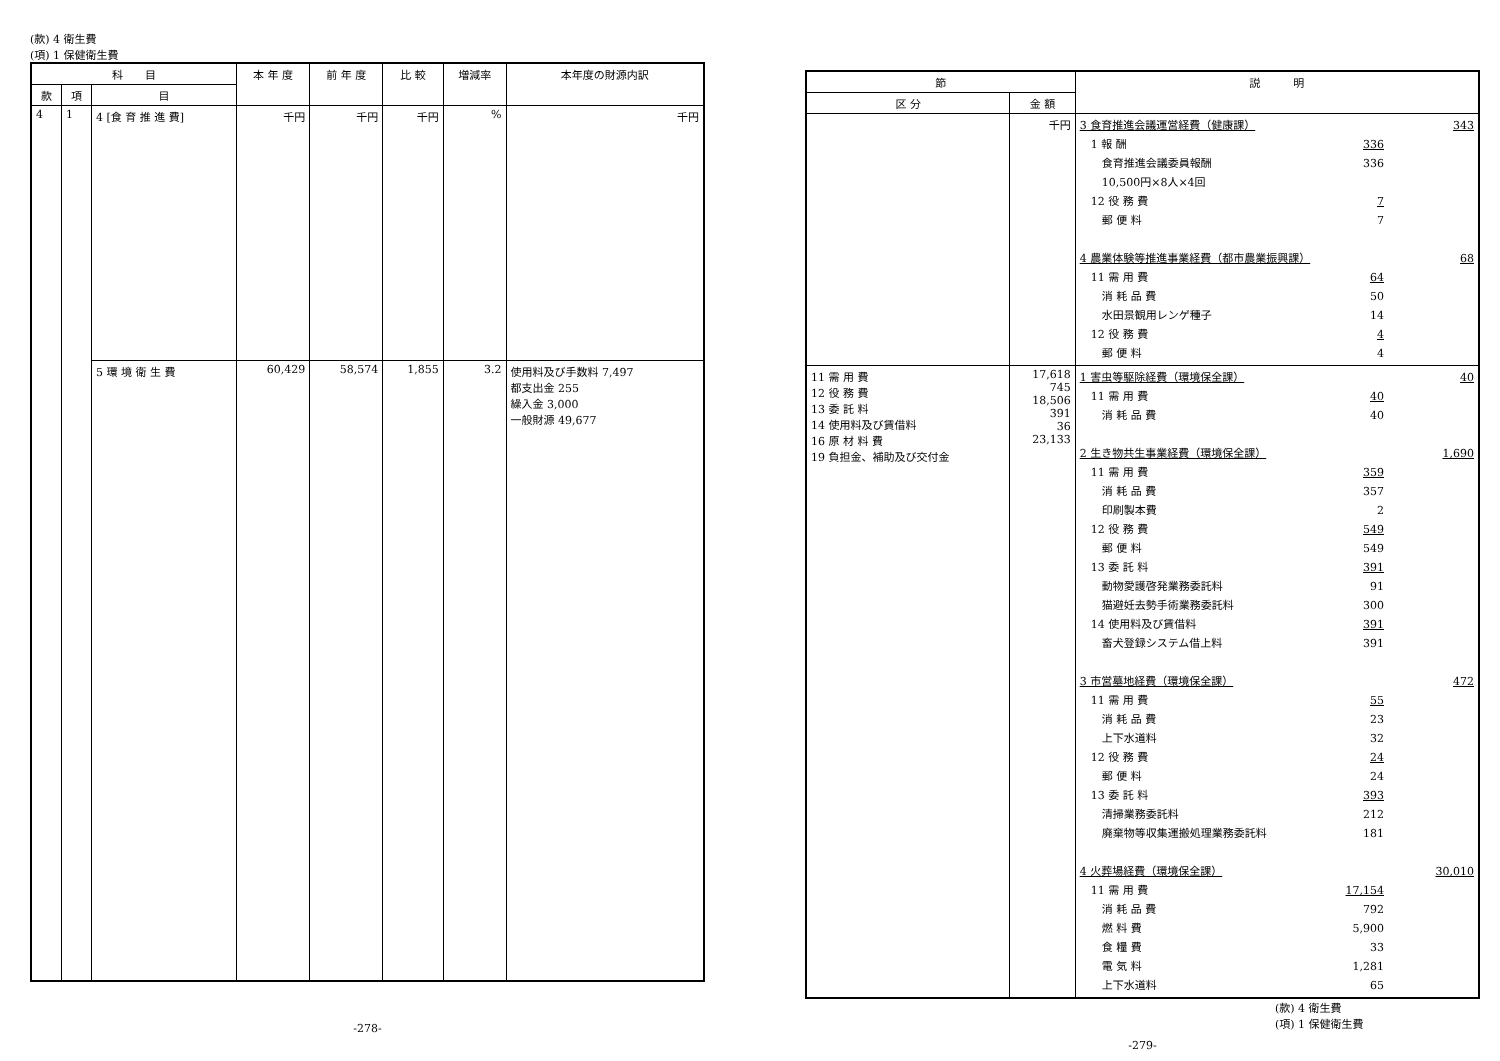(款) 4 衛生費
(項) 1 保健衛生費
| 科 目 | | | 本 年 度 | 前 年 度 | 比 較 | 増減率 | 本年度の財源内訳 |
| --- | --- | --- | --- | --- | --- | --- | --- |
| 款 | 項 | 目 | | | | | |
| 4 | 1 | 4 [食 育 推 進 費] | 千円 | 千円 | 千円 | % | 千円 |
| | | 5 環 境 衛 生 費 | 60,429 | 58,574 | 1,855 | 3.2 | 使用料及び手数料 7,497 都支出金 255 繰入金 3,000 一般財源 49,677 |
-278-
| 節 | | 説 明 |
| --- | --- | --- |
| 区 分 | 金 額 | |
| | 千円 | 3 食育推進会議運営経費（健康課） 343 1 報 酬 336 食育推進会議委員報酬 336 10,500円×8人×4回 12 役 務 費 7 郵 便 料 7 4 農業体験等推進事業経費（都市農業振興課） 68 11 需 用 費 64 消 耗 品 費 50 水田景観用レンゲ種子 14 12 役 務 費 4 郵 便 料 4 |
| 11 需 用 費 12 役 務 費 13 委 託 料 14 使用料及び賃借料 16 原 材 料 費 19 負担金、補助及び交付金 | 17,618 745 18,506 391 36 23,133 | 1 害虫等駆除経費（環境保全課） 40 11 需 用 費 40 消 耗 品 費 40 2 生き物共生事業経費（環境保全課） 1,690 11 需 用 費 359 消 耗 品 費 357 印刷製本費 2 12 役 務 費 549 郵 便 料 549 13 委 託 料 391 動物愛護啓発業務委託料 91 猫避妊去勢手術業務委託料 300 14 使用料及び賃借料 391 畜犬登録システム借上料 391 3 市営墓地経費（環境保全課） 472 11 需 用 費 55 消 耗 品 費 23 上下水道料 32 12 役 務 費 24 郵 便 料 24 13 委 託 料 393 清掃業務委託料 212 廃棄物等収集運搬処理業務委託料 181 4 火葬場経費（環境保全課） 30,010 11 需 用 費 17,154 消 耗 品 費 792 燃 料 費 5,900 食 糧 費 33 電 気 料 1,281 上下水道料 65 |
(款) 4 衛生費
(項) 1 保健衛生費
-279-